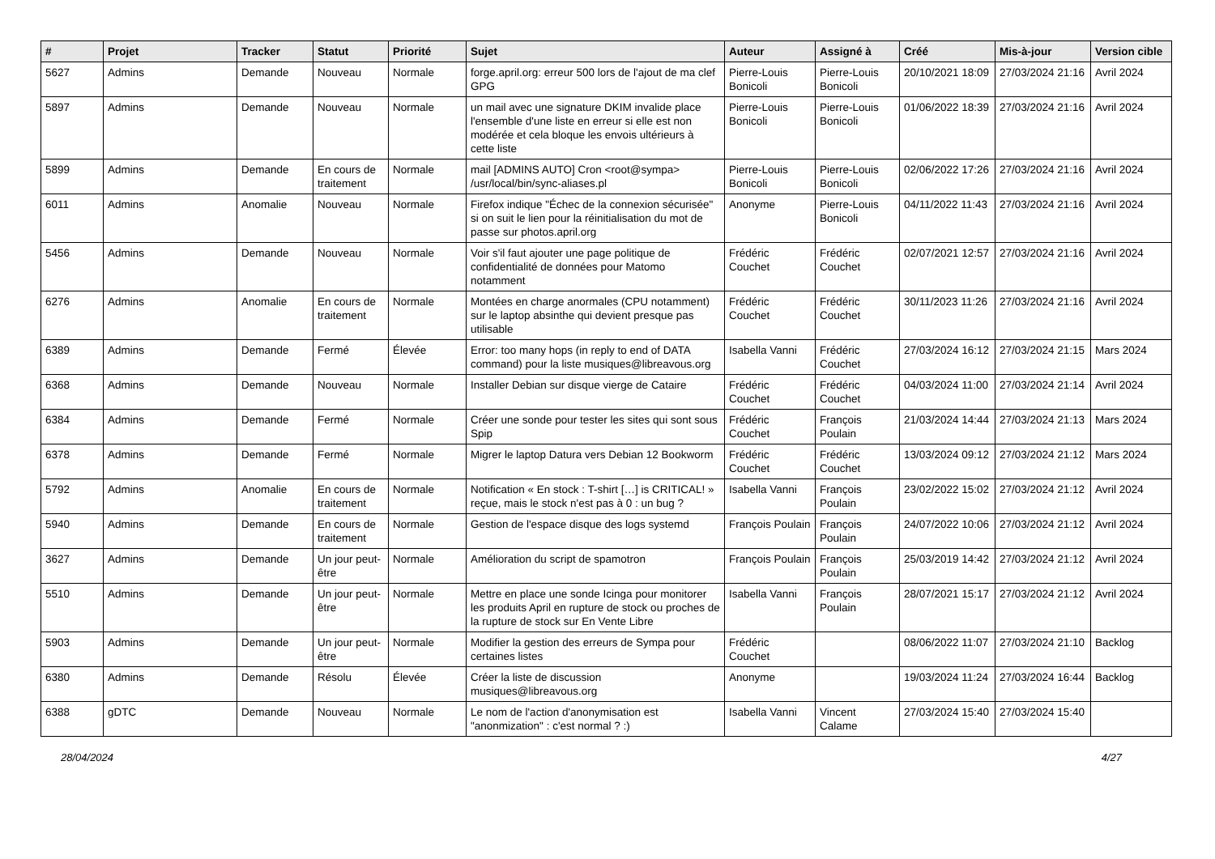| # | Projet | Tracker | Statut | Priorité | Sujet | Auteur | Assigné à | Créé | Mis-à-jour | Version cible |
| --- | --- | --- | --- | --- | --- | --- | --- | --- | --- | --- |
| 5627 | Admins | Demande | Nouveau | Normale | forge.april.org: erreur 500 lors de l'ajout de ma clef GPG | Pierre-Louis Bonicoli | Pierre-Louis Bonicoli | 20/10/2021 18:09 | 27/03/2024 21:16 | Avril 2024 |
| 5897 | Admins | Demande | Nouveau | Normale | un mail avec une signature DKIM invalide place l'ensemble d'une liste en erreur si elle est non modérée et cela bloque les envois ultérieurs à cette liste | Pierre-Louis Bonicoli | Pierre-Louis Bonicoli | 01/06/2022 18:39 | 27/03/2024 21:16 | Avril 2024 |
| 5899 | Admins | Demande | En cours de traitement | Normale | mail [ADMINS AUTO] Cron <root@sympa> /usr/local/bin/sync-aliases.pl | Pierre-Louis Bonicoli | Pierre-Louis Bonicoli | 02/06/2022 17:26 | 27/03/2024 21:16 | Avril 2024 |
| 6011 | Admins | Anomalie | Nouveau | Normale | Firefox indique "Échec de la connexion sécurisée" si on suit le lien pour la réinitialisation du mot de passe sur photos.april.org | Anonyme | Pierre-Louis Bonicoli | 04/11/2022 11:43 | 27/03/2024 21:16 | Avril 2024 |
| 5456 | Admins | Demande | Nouveau | Normale | Voir s'il faut ajouter une page politique de confidentialité de données pour Matomo notamment | Frédéric Couchet | Frédéric Couchet | 02/07/2021 12:57 | 27/03/2024 21:16 | Avril 2024 |
| 6276 | Admins | Anomalie | En cours de traitement | Normale | Montées en charge anormales (CPU notamment) sur le laptop absinthe qui devient presque pas utilisable | Frédéric Couchet | Frédéric Couchet | 30/11/2023 11:26 | 27/03/2024 21:16 | Avril 2024 |
| 6389 | Admins | Demande | Fermé | Élevée | Error: too many hops (in reply to end of DATA command) pour la liste musiques@libreavous.org | Isabella Vanni | Frédéric Couchet | 27/03/2024 16:12 | 27/03/2024 21:15 | Mars 2024 |
| 6368 | Admins | Demande | Nouveau | Normale | Installer Debian sur disque vierge de Cataire | Frédéric Couchet | Frédéric Couchet | 04/03/2024 11:00 | 27/03/2024 21:14 | Avril 2024 |
| 6384 | Admins | Demande | Fermé | Normale | Créer une sonde pour tester les sites qui sont sous Spip | Frédéric Couchet | François Poulain | 21/03/2024 14:44 | 27/03/2024 21:13 | Mars 2024 |
| 6378 | Admins | Demande | Fermé | Normale | Migrer le laptop Datura vers Debian 12 Bookworm | Frédéric Couchet | Frédéric Couchet | 13/03/2024 09:12 | 27/03/2024 21:12 | Mars 2024 |
| 5792 | Admins | Anomalie | En cours de traitement | Normale | Notification « En stock : T-shirt […] is CRITICAL! » reçue, mais le stock n'est pas à 0 : un bug ? | Isabella Vanni | François Poulain | 23/02/2022 15:02 | 27/03/2024 21:12 | Avril 2024 |
| 5940 | Admins | Demande | En cours de traitement | Normale | Gestion de l'espace disque des logs systemd | François Poulain | François Poulain | 24/07/2022 10:06 | 27/03/2024 21:12 | Avril 2024 |
| 3627 | Admins | Demande | Un jour peut-être | Normale | Amélioration du script de spamotron | François Poulain | François Poulain | 25/03/2019 14:42 | 27/03/2024 21:12 | Avril 2024 |
| 5510 | Admins | Demande | Un jour peut-être | Normale | Mettre en place une sonde Icinga pour monitorer les produits April en rupture de stock ou proches de la rupture de stock sur En Vente Libre | Isabella Vanni | François Poulain | 28/07/2021 15:17 | 27/03/2024 21:12 | Avril 2024 |
| 5903 | Admins | Demande | Un jour peut-être | Normale | Modifier la gestion des erreurs de Sympa pour certaines listes | Frédéric Couchet | | 08/06/2022 11:07 | 27/03/2024 21:10 | Backlog |
| 6380 | Admins | Demande | Résolu | Élevée | Créer la liste de discussion musiques@libreavous.org | Anonyme | | 19/03/2024 11:24 | 27/03/2024 16:44 | Backlog |
| 6388 | gDTC | Demande | Nouveau | Normale | Le nom de l'action d'anonymisation est "anonmization" : c'est normal ? :) | Isabella Vanni | Vincent Calame | 27/03/2024 15:40 | 27/03/2024 15:40 | |
28/04/2024 4/27